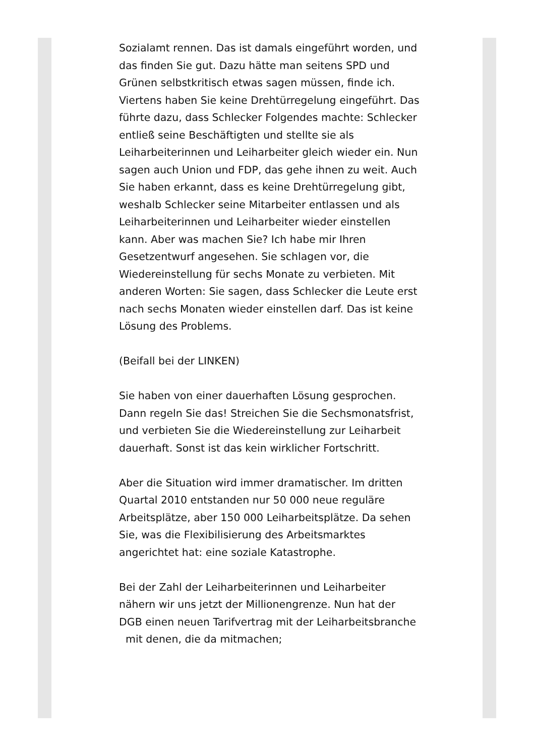Sozialamt rennen. Das ist damals eingeführt worden, und das finden Sie gut. Dazu hätte man seitens SPD und Grünen selbstkritisch etwas sagen müssen, finde ich.
Viertens haben Sie keine Drehtürregelung eingeführt. Das führte dazu, dass Schlecker Folgendes machte: Schlecker entließ seine Beschäftigten und stellte sie als Leiharbeiterinnen und Leiharbeiter gleich wieder ein. Nun sagen auch Union und FDP, das gehe ihnen zu weit. Auch Sie haben erkannt, dass es keine Drehtürregelung gibt, weshalb Schlecker seine Mitarbeiter entlassen und als Leiharbeiterinnen und Leiharbeiter wieder einstellen kann. Aber was machen Sie? Ich habe mir Ihren Gesetzentwurf angesehen. Sie schlagen vor, die Wiedereinstellung für sechs Monate zu verbieten. Mit anderen Worten: Sie sagen, dass Schlecker die Leute erst nach sechs Monaten wieder einstellen darf. Das ist keine Lösung des Problems.
(Beifall bei der LINKEN)
Sie haben von einer dauerhaften Lösung gesprochen. Dann regeln Sie das! Streichen Sie die Sechsmonatsfrist, und verbieten Sie die Wiedereinstellung zur Leiharbeit dauerhaft. Sonst ist das kein wirklicher Fortschritt.
Aber die Situation wird immer dramatischer. Im dritten Quartal 2010 entstanden nur 50 000 neue reguläre Arbeitsplätze, aber 150 000 Leiharbeitsplätze. Da sehen Sie, was die Flexibilisierung des Arbeitsmarktes angerichtet hat: eine soziale Katastrophe.
Bei der Zahl der Leiharbeiterinnen und Leiharbeiter nähern wir uns jetzt der Millionengrenze. Nun hat der DGB einen neuen Tarifvertrag mit der Leiharbeitsbranche mit denen, die da mitmachen;